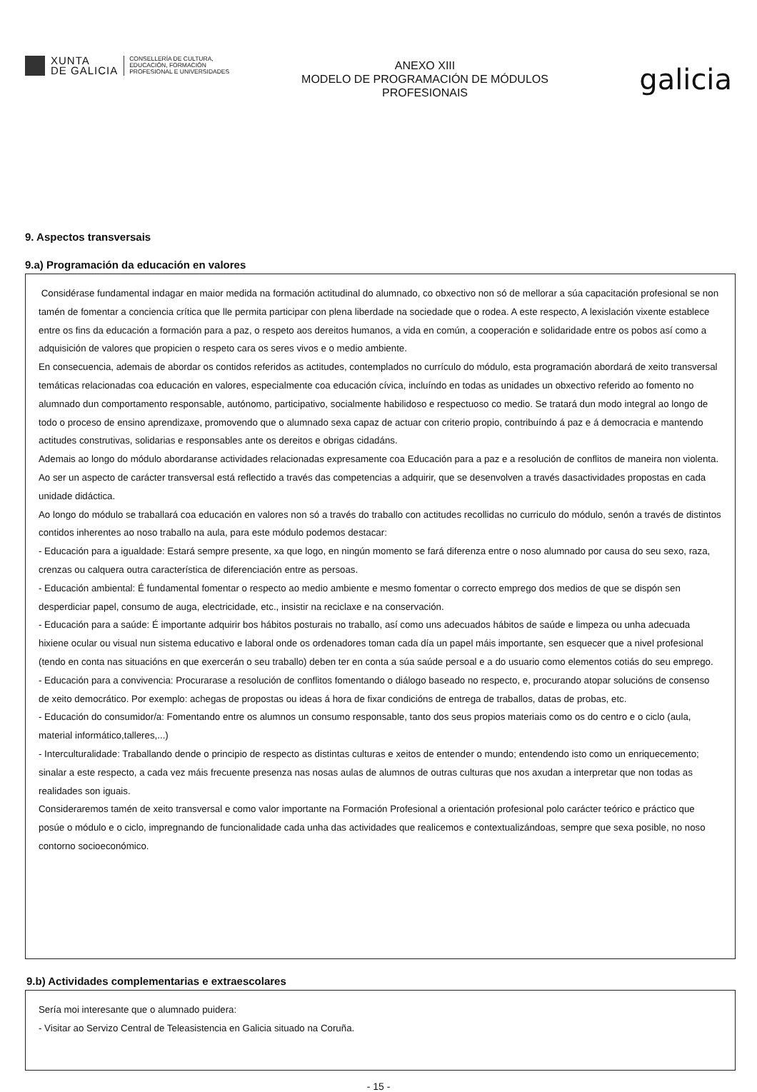XUNTA
DE GALICIA
CONSELLERÍA DE CULTURA,
EDUCACIÓN, FORMACIÓN
PROFESIONAL E UNIVERSIDADES
ANEXO XIII
MODELO DE PROGRAMACIÓN DE MÓDULOS
PROFESIONAIS
galicia
9. Aspectos transversais
9.a) Programación da educación en valores
Considérase fundamental indagar en maior medida na formación actitudinal do alumnado, co obxectivo non só de mellorar a súa capacitación profesional se non tamén de fomentar a conciencia crítica que lle permita participar con plena liberdade na sociedade que o rodea. A este respecto, A lexislación vixente establece entre os fins da educación a formación para a paz, o respeto aos dereitos humanos, a vida en común, a cooperación e solidaridade entre os pobos así como a adquisición de valores que propicien o respeto cara os seres vivos e o medio ambiente.
En consecuencia, ademais de abordar os contidos referidos as actitudes, contemplados no currículo do módulo, esta programación abordará de xeito transversal temáticas relacionadas coa educación en valores, especialmente coa educación cívica, incluíndo en todas as unidades un obxectivo referido ao fomento no alumnado dun comportamento responsable, autónomo, participativo, socialmente habilidoso e respectuoso co medio. Se tratará dun modo integral ao longo de todo o proceso de ensino aprendizaxe, promovendo que o alumnado sexa capaz de actuar con criterio propio, contribuíndo á paz e á democracia e mantendo actitudes construtivas, solidarias e responsables ante os dereitos e obrigas cidadáns.
Ademais ao longo do módulo abordaranse actividades relacionadas expresamente coa Educación para a paz e a resolución de conflitos de maneira non violenta.
Ao ser un aspecto de carácter transversal está reflectido a través das competencias a adquirir, que se desenvolven a través dasactividades propostas en cada unidade didáctica.
Ao longo do módulo se traballará coa educación en valores non só a través do traballo con actitudes recollidas no curriculo do módulo, senón a través de distintos contidos inherentes ao noso traballo na aula, para este módulo podemos destacar:
- Educación para a igualdade: Estará sempre presente, xa que logo, en ningún momento se fará diferenza entre o noso alumnado por causa do seu sexo, raza, crenzas ou calquera outra característica de diferenciación entre as persoas.
- Educación ambiental: É fundamental fomentar o respecto ao medio ambiente e mesmo fomentar o correcto emprego dos medios de que se dispón sen desperdiciar papel, consumo de auga, electricidade, etc., insistir na reciclaxe e na conservación.
- Educación para a saúde: É importante adquirir bos hábitos posturais no traballo, así como uns adecuados hábitos de saúde e limpeza ou unha adecuada hixiene ocular ou visual nun sistema educativo e laboral onde os ordenadores toman cada día un papel máis importante, sen esquecer que a nivel profesional (tendo en conta nas situacións en que exercerán o seu traballo) deben ter en conta a súa saúde persoal e a do usuario como elementos cotiás do seu emprego.
- Educación para a convivencia: Procurarase a resolución de conflitos fomentando o diálogo baseado no respecto, e, procurando atopar solucións de consenso de xeito democrático. Por exemplo: achegas de propostas ou ideas á hora de fixar condicións de entrega de traballos, datas de probas, etc.
- Educación do consumidor/a: Fomentando entre os alumnos un consumo responsable, tanto dos seus propios materiais como os do centro e o ciclo (aula, material informático,talleres,...)
- Interculturalidade: Traballando dende o principio de respecto as distintas culturas e xeitos de entender o mundo; entendendo isto como un enriquecemento; sinalar a este respecto, a cada vez máis frecuente presenza nas nosas aulas de alumnos de outras culturas que nos axudan a interpretar que non todas as realidades son iguais.
Consideraremos tamén de xeito transversal e como valor importante na Formación Profesional a orientación profesional polo carácter teórico e práctico que posúe o módulo e o ciclo, impregnando de funcionalidade cada unha das actividades que realicemos e contextualizándoas, sempre que sexa posible, no noso contorno socioeconómico.
9.b) Actividades complementarias e extraescolares
Sería moi interesante que o alumnado puidera:
- Visitar ao Servizo Central de Teleasistencia en Galicia situado na Coruña.
- 15 -